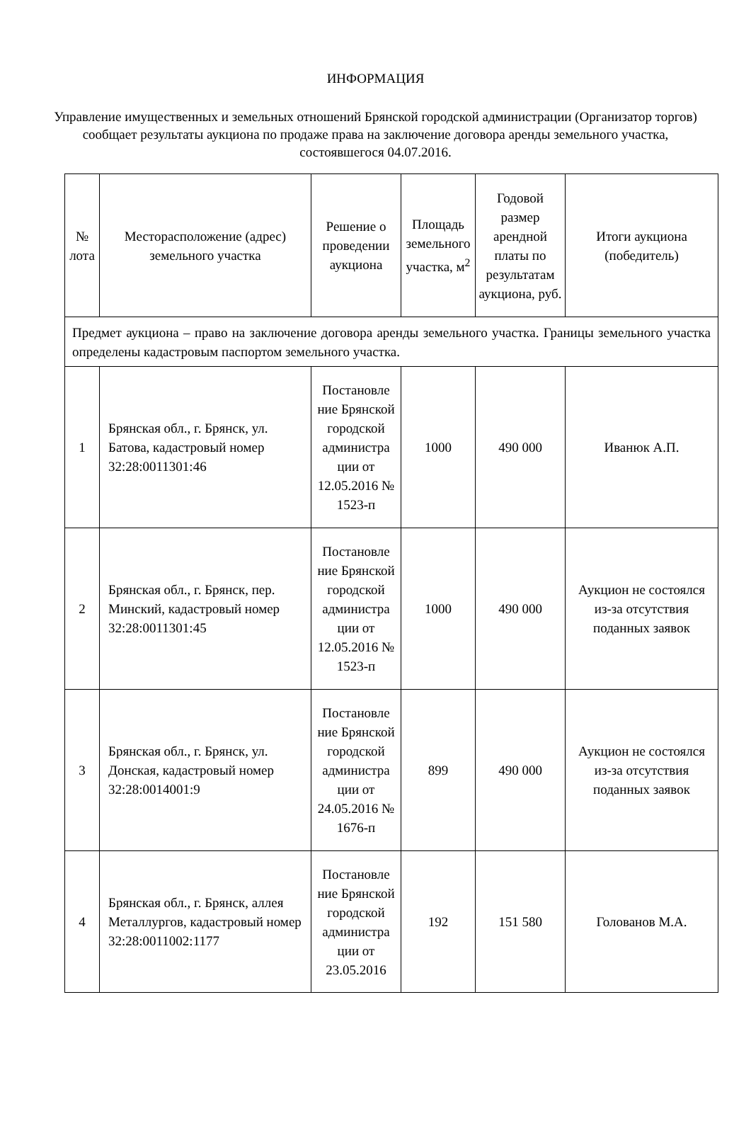ИНФОРМАЦИЯ
Управление имущественных и земельных отношений Брянской городской администрации (Организатор торгов) сообщает результаты аукциона по продаже права на заключение договора аренды земельного участка, состоявшегося 04.07.2016.
| № лота | Месторасположение (адрес) земельного участка | Решение о проведении аукциона | Площадь земельного участка, м<sup>2</sup> | Годовой размер арендной платы по результатам аукциона, руб. | Итоги аукциона (победитель) |
| --- | --- | --- | --- | --- | --- |
| Предмет аукциона – право на заключение договора аренды земельного участка. Границы земельного участка определены кадастровым паспортом земельного участка. | | | | | |
| 1 | Брянская обл., г. Брянск, ул. Батова, кадастровый номер 32:28:0011301:46 | Постановле ние Брянской городской администра ции от 12.05.2016 № 1523-п | 1000 | 490 000 | Иванюк А.П. |
| 2 | Брянская обл., г. Брянск, пер. Минский, кадастровый номер 32:28:0011301:45 | Постановле ние Брянской городской администра ции от 12.05.2016 № 1523-п | 1000 | 490 000 | Аукцион не состоялся из-за отсутствия поданных заявок |
| 3 | Брянская обл., г. Брянск, ул. Донская, кадастровый номер 32:28:0014001:9 | Постановле ние Брянской городской администра ции от 24.05.2016 № 1676-п | 899 | 490 000 | Аукцион не состоялся из-за отсутствия поданных заявок |
| 4 | Брянская обл., г. Брянск, аллея Металлургов, кадастровый номер 32:28:0011002:1177 | Постановле ние Брянской городской администра ции от 23.05.2016 | 192 | 151 580 | Голованов М.А. |